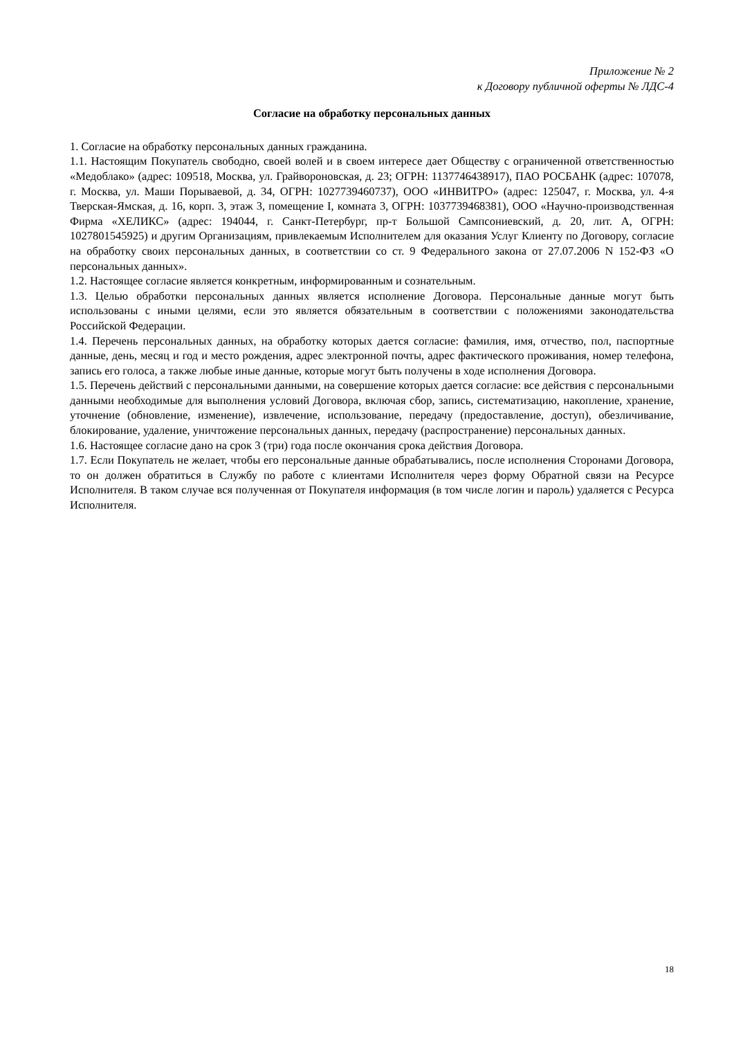Приложение № 2
к Договору публичной оферты № ЛДС-4
Согласие на обработку персональных данных
1. Согласие на обработку персональных данных гражданина.
1.1. Настоящим Покупатель свободно, своей волей и в своем интересе дает Обществу с ограниченной ответственностью «Медоблако» (адрес: 109518, Москва, ул. Грайвороновская, д. 23; ОГРН: 1137746438917), ПАО РОСБАНК (адрес: 107078, г. Москва, ул. Маши Порываевой, д. 34, ОГРН: 1027739460737), ООО «ИНВИТРО» (адрес: 125047, г. Москва, ул. 4-я Тверская-Ямская, д. 16, корп. 3, этаж 3, помещение I, комната 3, ОГРН: 1037739468381), ООО «Научно-производственная Фирма «ХЕЛИКС» (адрес: 194044, г. Санкт-Петербург, пр-т Большой Сампсониевский, д. 20, лит. А, ОГРН: 1027801545925) и другим Организациям, привлекаемым Исполнителем для оказания Услуг Клиенту по Договору, согласие на обработку своих персональных данных, в соответствии со ст. 9 Федерального закона от 27.07.2006 N 152-ФЗ «О персональных данных».
1.2. Настоящее согласие является конкретным, информированным и сознательным.
1.3. Целью обработки персональных данных является исполнение Договора. Персональные данные могут быть использованы с иными целями, если это является обязательным в соответствии с положениями законодательства Российской Федерации.
1.4. Перечень персональных данных, на обработку которых дается согласие: фамилия, имя, отчество, пол, паспортные данные, день, месяц и год и место рождения, адрес электронной почты, адрес фактического проживания, номер телефона, запись его голоса, а также любые иные данные, которые могут быть получены в ходе исполнения Договора.
1.5. Перечень действий с персональными данными, на совершение которых дается согласие: все действия с персональными данными необходимые для выполнения условий Договора, включая сбор, запись, систематизацию, накопление, хранение, уточнение (обновление, изменение), извлечение, использование, передачу (предоставление, доступ), обезличивание, блокирование, удаление, уничтожение персональных данных, передачу (распространение) персональных данных.
1.6. Настоящее согласие дано на срок 3 (три) года после окончания срока действия Договора.
1.7. Если Покупатель не желает, чтобы его персональные данные обрабатывались, после исполнения Сторонами Договора, то он должен обратиться в Службу по работе с клиентами Исполнителя через форму Обратной связи на Ресурсе Исполнителя. В таком случае вся полученная от Покупателя информация (в том числе логин и пароль) удаляется с Ресурса Исполнителя.
18